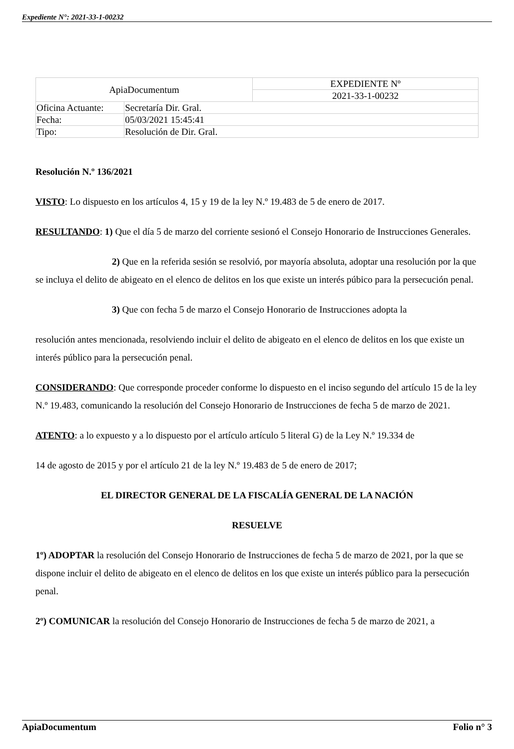Expediente N°: 2021-33-1-00232
| ApiaDocumentum | | EXPEDIENTE Nº |
| | | 2021-33-1-00232 |
| Oficina Actuante: | Secretaría Dir. Gral. | |
| Fecha: | 05/03/2021 15:45:41 | |
| Tipo: | Resolución de Dir. Gral. | |
Resolución N.º 136/2021
VISTO: Lo dispuesto en los artículos 4, 15 y 19 de la ley N.º 19.483 de 5 de enero de 2017.
RESULTANDO: 1) Que el día 5 de marzo del corriente sesionó el Consejo Honorario de Instrucciones Generales.
2) Que en la referida sesión se resolvió, por mayoría absoluta, adoptar una resolución por la que se incluya el delito de abigeato en el elenco de delitos en los que existe un interés púbico para la persecución penal.
3) Que con fecha 5 de marzo el Consejo Honorario de Instrucciones adopta la
resolución antes mencionada, resolviendo incluir el delito de abigeato en el elenco de delitos en los que existe un interés público para la persecución penal.
CONSIDERANDO: Que corresponde proceder conforme lo dispuesto en el inciso segundo del artículo 15 de la ley N.º 19.483, comunicando la resolución del Consejo Honorario de Instrucciones de fecha 5 de marzo de 2021.
ATENTO: a lo expuesto y a lo dispuesto por el artículo artículo 5 literal G) de la Ley N.º 19.334 de
14 de agosto de 2015 y por el artículo 21 de la ley N.º 19.483 de 5 de enero de 2017;
EL DIRECTOR GENERAL DE LA FISCALÍA GENERAL DE LA NACIÓN
RESUELVE
1º) ADOPTAR la resolución del Consejo Honorario de Instrucciones de fecha 5 de marzo de 2021, por la que se dispone incluir el delito de abigeato en el elenco de delitos en los que existe un interés público para la persecución penal.
2º) COMUNICAR la resolución del Consejo Honorario de Instrucciones de fecha 5 de marzo de 2021, a
ApiaDocumentum Folio n° 3